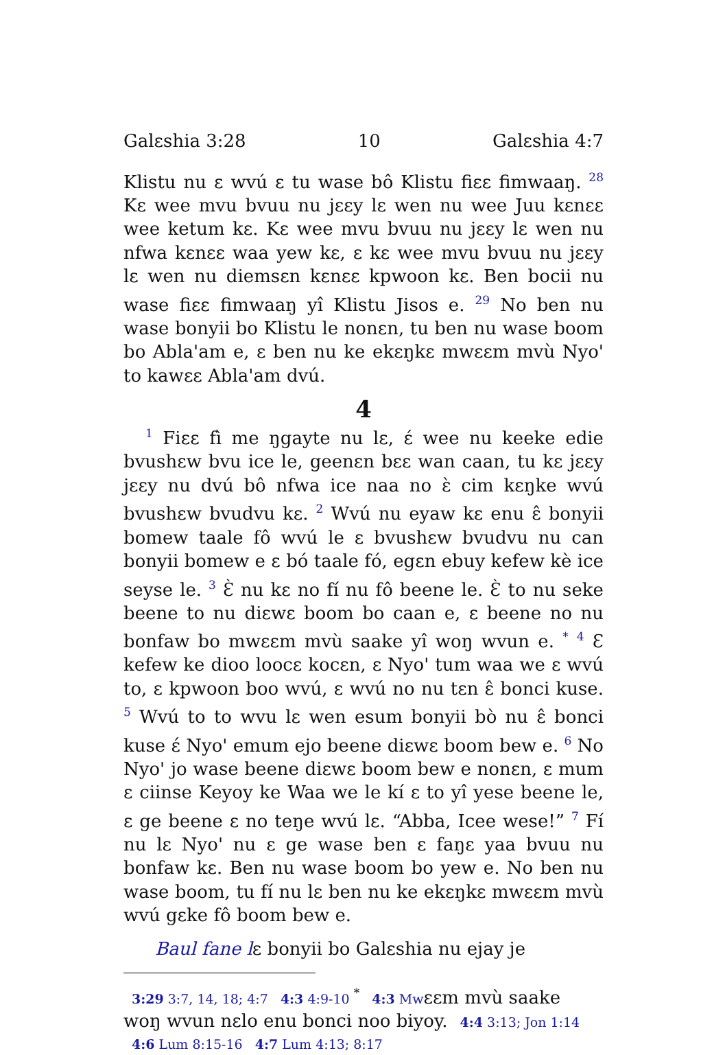Galɛshia 3:28 10 Galɛshia 4:7
Klistu nu ɛ wvú ɛ tu wase bô Klistu fiɛɛ fimwaaŋ. <sup>28</sup> Kɛ wee mvu bvuu nu jɛɛy lɛ wen nu wee Juu kɛnɛɛ wee ketum kɛ. Kɛ wee mvu bvuu nu jɛɛy lɛ wen nu nfwa kɛnɛɛ waa yew kɛ, ɛ kɛ wee mvu bvuu nu jɛɛy lɛ wen nu diemsɛn kɛnɛɛ kpwoon kɛ. Ben bocii nu wase fiɛɛ fimwaaŋ yî Klistu Jisos e. <sup>29</sup> No ben nu wase bonyii bo Klistu le nonɛn, tu ben nu wase boom bo Abla'am e, ɛ ben nu ke ekɛŋkɛ mwɛɛm mvù Nyo' to kawɛɛ Abla'am dvú.
4
<sup>1</sup> Fiɛɛ fì me ŋgayte nu lɛ, ɛ́ wee nu keeke edie bvushɛw bvu ice le, geenɛn bɛɛ wan caan, tu kɛ jɛɛy jɛɛy nu dvú bô nfwa ice naa no ɛ̀ cim kɛŋke wvú bvushɛw bvudvu kɛ. <sup>2</sup> Wvú nu eyaw kɛ enu ɛ̂ bonyii bomew taale fô wvú le ɛ bvushɛw bvudvu nu can bonyii bomew e ɛ bó taale fó, egɛn ebuy kefew kè ice seyse le. <sup>3</sup> Ɛ̀ nu kɛ no fí nu fô beene le. Ɛ̀ to nu seke beene to nu diɛwɛ boom bo caan e, ɛ beene no nu bonfaw bo mwɛɛm mvù saake yî woŋ wvun e. <sup>*</sup> <sup>4</sup> Ɛ kefew ke dioo loocɛ kocɛn, ɛ Nyo' tum waa we ɛ wvú to, ɛ kpwoon boo wvú, ɛ wvú no nu tɛn ɛ̂ bonci kuse. <sup>5</sup> Wvú to to wvu lɛ wen esum bonyii bò nu ɛ̂ bonci kuse ɛ́ Nyo' emum ejo beene diɛwɛ boom bew e. <sup>6</sup> No Nyo' jo wase beene diɛwɛ boom bew e nonɛn, ɛ mum ɛ ciinse Keyoy ke Waa we le kí ɛ to yî yese beene le, ɛ ge beene ɛ no teŋe wvú lɛ. “Abba, Icee wese!” <sup>7</sup> Fí nu lɛ Nyo' nu ɛ ge wase ben ɛ faŋɛ yaa bvuu nu bonfaw kɛ. Ben nu wase boom bo yew e. No ben nu wase boom, tu fí nu lɛ ben nu ke ekɛŋkɛ mwɛɛm mvù wvú gɛke fô boom bew e.
Baul fane lɛ bonyii bo Galɛshia nu ejay je
3:29 3:7, 14, 18; 4:7 4:3 4:9-10 <sup>*</sup> 4:3 Mwɛɛm mvù saake woŋ wvun nɛlo enu bonci noo biyoy. 4:4 3:13; Jon 1:14 4:6 Lum 8:15-16 4:7 Lum 4:13; 8:17